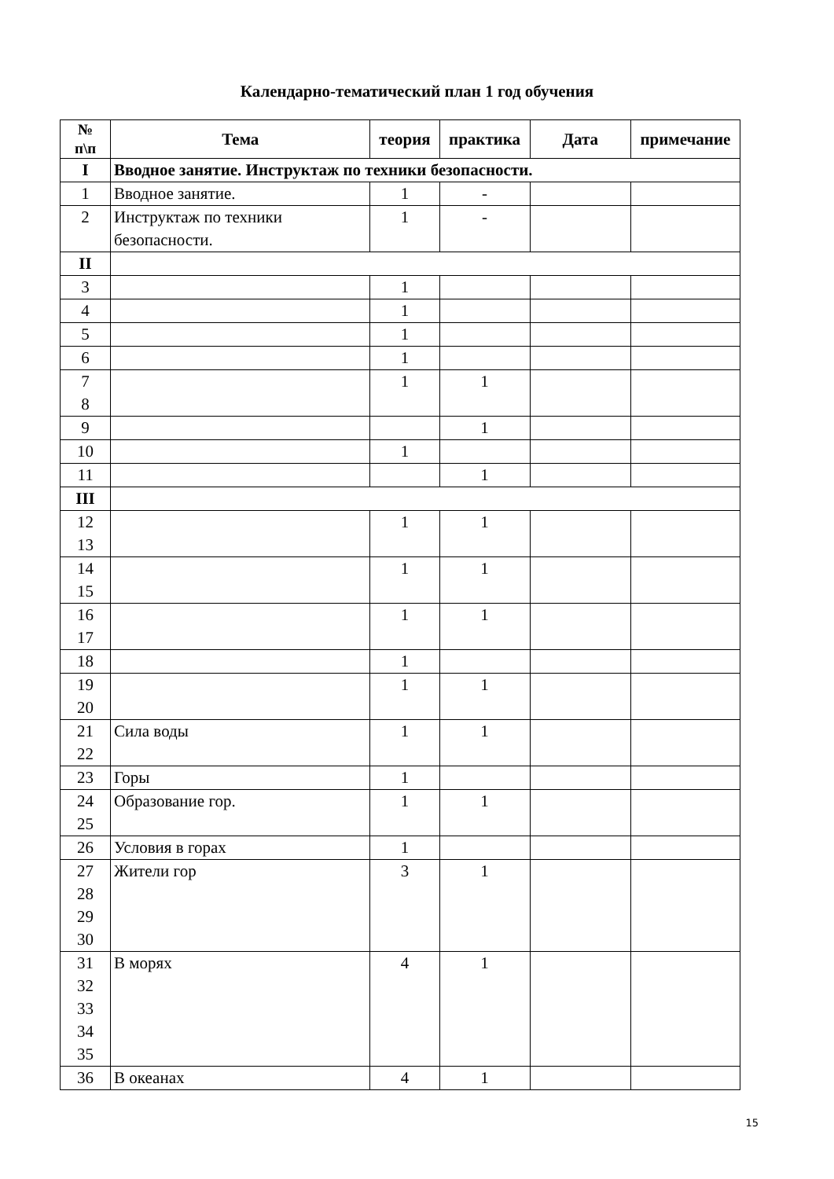Календарно-тематический план 1 год обучения
| № п\п | Тема | теория | практика | Дата | примечание |
| --- | --- | --- | --- | --- | --- |
| I | Вводное занятие. Инструктаж по техники безопасности. | | | | |
| 1 | Вводное занятие. | 1 | - | | |
| 2 | Инструктаж по техники безопасности. | 1 | - | | |
| II | | | | | |
| 3 | | 1 | | | |
| 4 | | 1 | | | |
| 5 | | 1 | | | |
| 6 | | 1 | | | |
| 7 8 | | 1 | 1 | | |
| 9 | | | 1 | | |
| 10 | | 1 | | | |
| 11 | | | 1 | | |
| III | | | | | |
| 12 13 | | 1 | 1 | | |
| 14 15 | | 1 | 1 | | |
| 16 17 | | 1 | 1 | | |
| 18 | | 1 | | | |
| 19 20 | | 1 | 1 | | |
| 21 22 | Сила воды | 1 | 1 | | |
| 23 | Горы | 1 | | | |
| 24 25 | Образование гор. | 1 | 1 | | |
| 26 | Условия в горах | 1 | | | |
| 27 28 29 30 | Жители гор | 3 | 1 | | |
| 31 32 33 34 35 | В морях | 4 | 1 | | |
| 36 | В океанах | 4 | 1 | | |
15